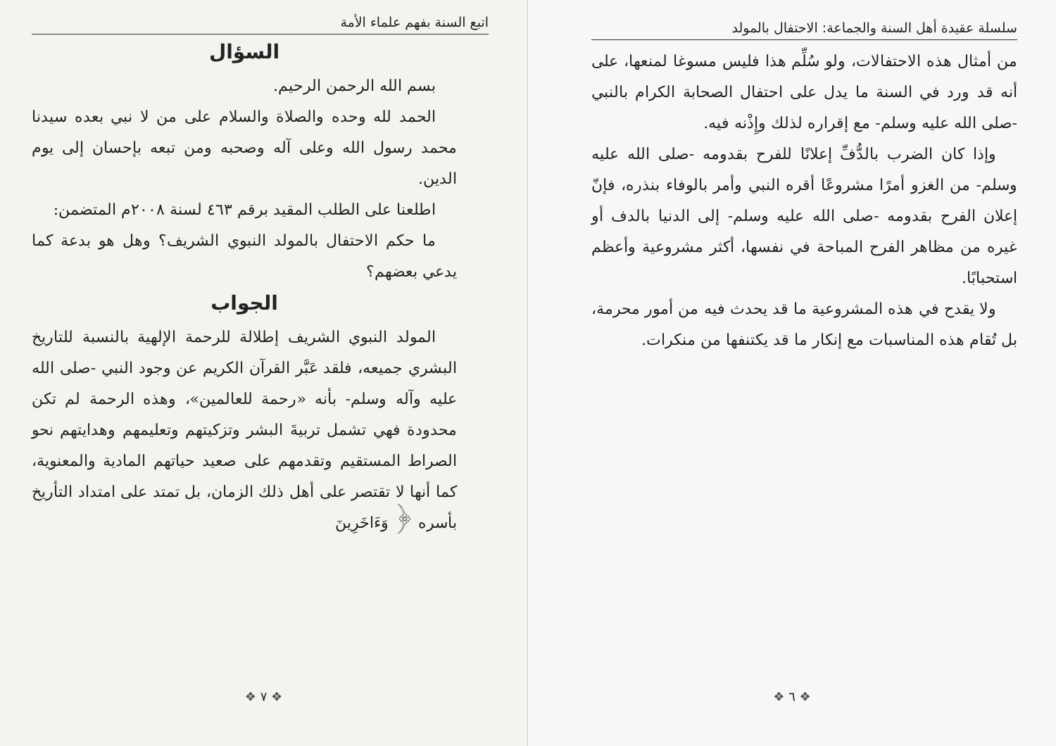اتبع السنة بفهم علماء الأمة
السؤال
بسم الله الرحمن الرحيم.
الحمد لله وحده والصلاة والسلام على من لا نبي بعده سيدنا محمد رسول الله وعلى آله وصحبه ومن تبعه بإحسان إلى يوم الدين.
اطلعنا على الطلب المقيد برقم ٤٦٣ لسنة ٢٠٠٨م المتضمن:
ما حكم الاحتفال بالمولد النبوي الشريف؟ وهل هو بدعة كما يدعي بعضهم؟
الجواب
المولد النبوي الشريف إطلالة للرحمة الإلهية بالنسبة للتاريخ البشري جميعه، فلقد عَبَّر القرآن الكريم عن وجود النبي -صلى الله عليه وآله وسلم- بأنه «رحمة للعالمين»، وهذه الرحمة لم تكن محدودة فهي تشمل تربيةَ البشر وتزكيتهم وتعليمهم وهدايتهم نحو الصراط المستقيم وتقدمهم على صعيد حياتهم المادية والمعنوية، كما أنها لا تقتصر على أهل ذلك الزمان، بل تمتد على امتداد التأريخ بأسره ﴿ وَءَاخَرِينَ
❖ ٧ ❖
سلسلة عقيدة أهل السنة والجماعة: الاحتفال بالمولد
من أمثال هذه الاحتفالات، ولو سُلِّم هذا فليس مسوغا لمنعها، على أنه قد ورد في السنة ما يدل على احتفال الصحابة الكرام بالنبي -صلى الله عليه وسلم- مع إقراره لذلك وإِذْنه فيه.
وإذا كان الضرب بالدُّفِّ إعلانًا للفرح بقدومه -صلى الله عليه وسلم- من الغزو أمرًا مشروعًا أقره النبي وأمر بالوفاء بنذره، فإنّ إعلان الفرح بقدومه -صلى الله عليه وسلم- إلى الدنيا بالدف أو غيره من مظاهر الفرح المباحة في نفسها، أكثر مشروعية وأعظم استحبابًا.
ولا يقدح في هذه المشروعية ما قد يحدث فيه من أمور محرمة، بل تُقام هذه المناسبات مع إنكار ما قد يكتنفها من منكرات.
❖ ٦ ❖